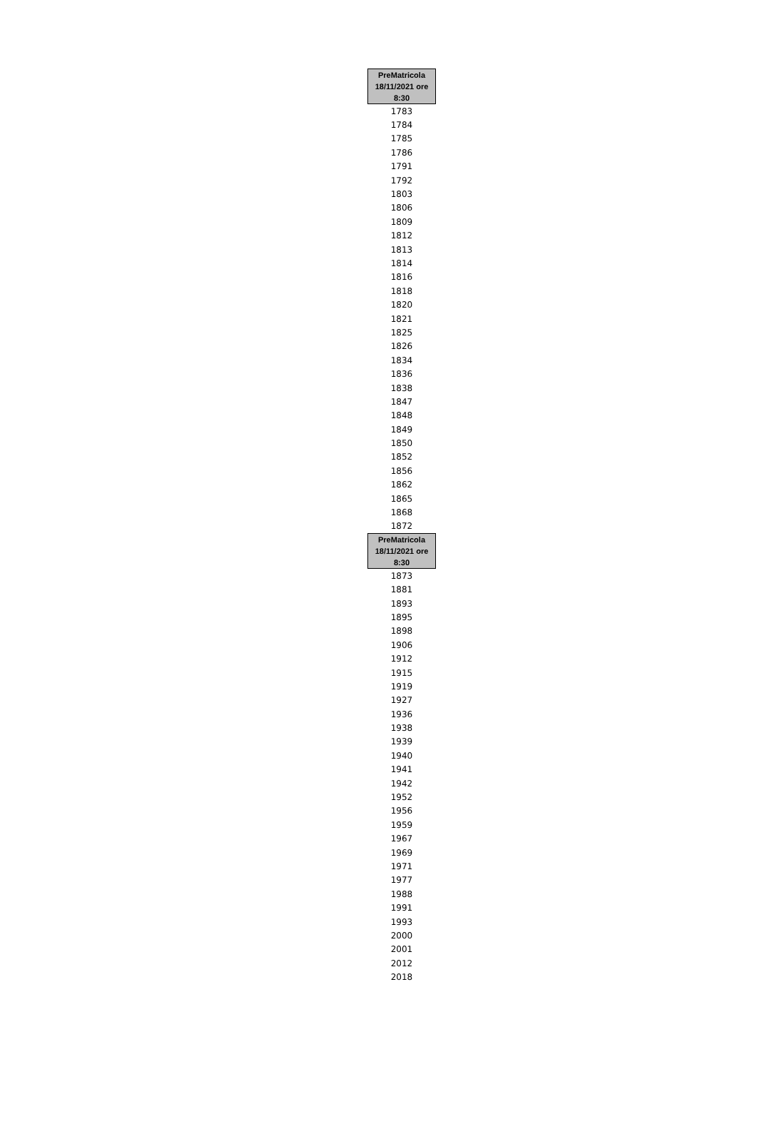| PreMatricola 18/11/2021 ore 8:30 |
| --- |
| 1783 |
| 1784 |
| 1785 |
| 1786 |
| 1791 |
| 1792 |
| 1803 |
| 1806 |
| 1809 |
| 1812 |
| 1813 |
| 1814 |
| 1816 |
| 1818 |
| 1820 |
| 1821 |
| 1825 |
| 1826 |
| 1834 |
| 1836 |
| 1838 |
| 1847 |
| 1848 |
| 1849 |
| 1850 |
| 1852 |
| 1856 |
| 1862 |
| 1865 |
| 1868 |
| 1872 |
| PreMatricola 18/11/2021 ore 8:30 |
| 1873 |
| 1881 |
| 1893 |
| 1895 |
| 1898 |
| 1906 |
| 1912 |
| 1915 |
| 1919 |
| 1927 |
| 1936 |
| 1938 |
| 1939 |
| 1940 |
| 1941 |
| 1942 |
| 1952 |
| 1956 |
| 1959 |
| 1967 |
| 1969 |
| 1971 |
| 1977 |
| 1988 |
| 1991 |
| 1993 |
| 2000 |
| 2001 |
| 2012 |
| 2018 |